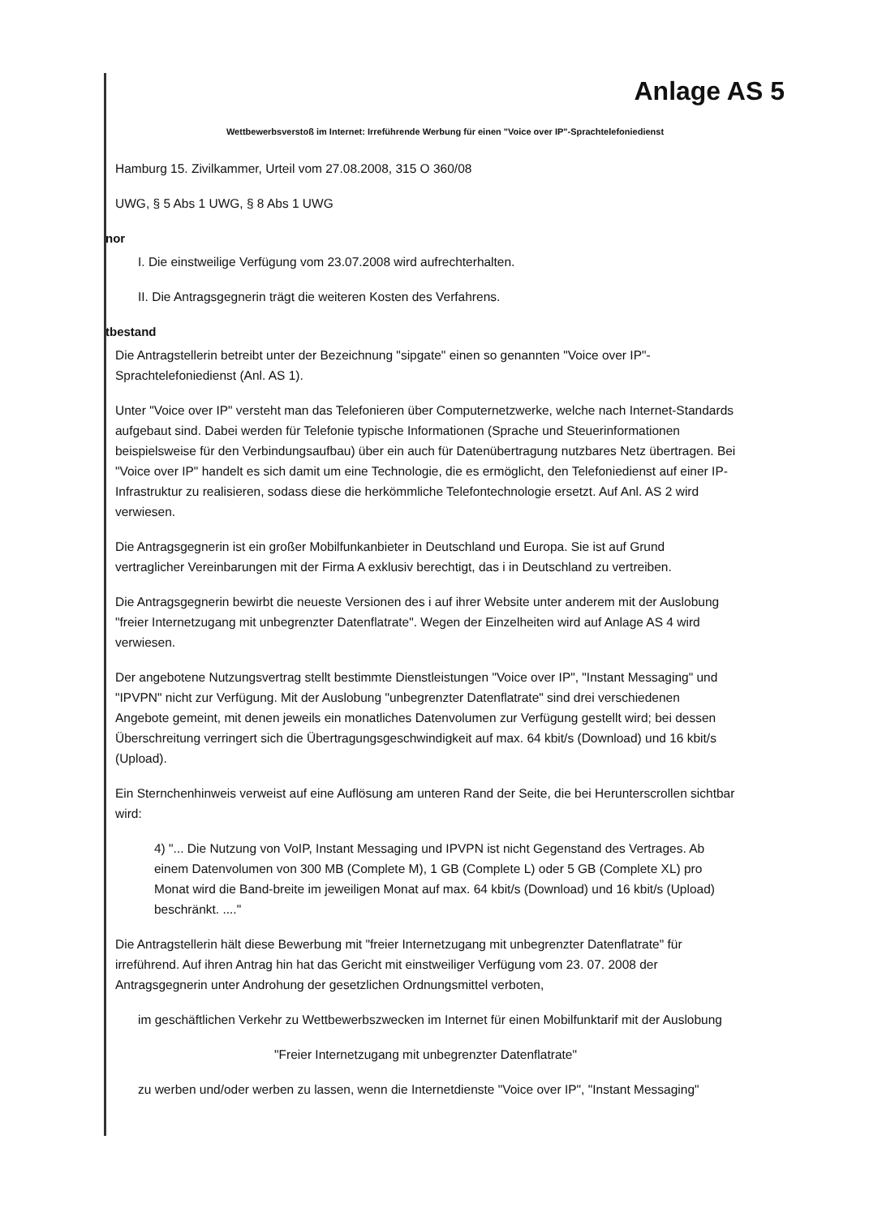Anlage AS 5
Wettbewerbsverstoß im Internet: Irreführende Werbung für einen "Voice over IP"-Sprachtelefoniedienst
Hamburg 15. Zivilkammer, Urteil vom 27.08.2008, 315 O 360/08
UWG, § 5 Abs 1 UWG, § 8 Abs 1 UWG
nor
I. Die einstweilige Verfügung vom 23.07.2008 wird aufrechterhalten.
II. Die Antragsgegnerin trägt die weiteren Kosten des Verfahrens.
tbestand
Die Antragstellerin betreibt unter der Bezeichnung "sipgate" einen so genannten "Voice over IP"-Sprachtelefoniedienst (Anl. AS 1).
Unter "Voice over IP" versteht man das Telefonieren über Computernetzwerke, welche nach Internet-Standards aufgebaut sind. Dabei werden für Telefonie typische Informationen (Sprache und Steuerinformationen beispielsweise für den Verbindungsaufbau) über ein auch für Datenübertragung nutzbares Netz übertragen. Bei "Voice over IP" handelt es sich damit um eine Technologie, die es ermöglicht, den Telefoniedienst auf einer IP-Infrastruktur zu realisieren, sodass diese die herkömmliche Telefontechnologie ersetzt. Auf Anl. AS 2 wird verwiesen.
Die Antragsgegnerin ist ein großer Mobilfunkanbieter in Deutschland und Europa. Sie ist auf Grund vertraglicher Vereinbarungen mit der Firma A exklusiv berechtigt, das i in Deutschland zu vertreiben.
Die Antragsgegnerin bewirbt die neueste Versionen des i auf ihrer Website unter anderem mit der Auslobung "freier Internetzugang mit unbegrenzter Datenflatrate". Wegen der Einzelheiten wird auf Anlage AS 4 wird verwiesen.
Der angebotene Nutzungsvertrag stellt bestimmte Dienstleistungen "Voice over IP", "Instant Messaging" und "IPVPN" nicht zur Verfügung. Mit der Auslobung "unbegrenzter Datenflatrate" sind drei verschiedenen Angebote gemeint, mit denen jeweils ein monatliches Datenvolumen zur Verfügung gestellt wird; bei dessen Überschreitung verringert sich die Übertragungsgeschwindigkeit auf max. 64 kbit/s (Download) und 16 kbit/s (Upload).
Ein Sternchenhinweis verweist auf eine Auflösung am unteren Rand der Seite, die bei Herunterscrollen sichtbar wird:
4) "... Die Nutzung von VoIP, Instant Messaging und IPVPN ist nicht Gegenstand des Vertrages. Ab einem Datenvolumen von 300 MB (Complete M), 1 GB (Complete L) oder 5 GB (Complete XL) pro Monat wird die Band-breite im jeweiligen Monat auf max. 64 kbit/s (Download) und 16 kbit/s (Upload) beschränkt. ...."
Die Antragstellerin hält diese Bewerbung mit "freier Internetzugang mit unbegrenzter Datenflatrate" für irreführend. Auf ihren Antrag hin hat das Gericht mit einstweiliger Verfügung vom 23. 07. 2008 der Antragsgegnerin unter Androhung der gesetzlichen Ordnungsmittel verboten,
im geschäftlichen Verkehr zu Wettbewerbszwecken im Internet für einen Mobilfunktarif mit der Auslobung
"Freier Internetzugang mit unbegrenzter Datenflatrate"
zu werben und/oder werben zu lassen, wenn die Internetdienste "Voice over IP", "Instant Messaging"